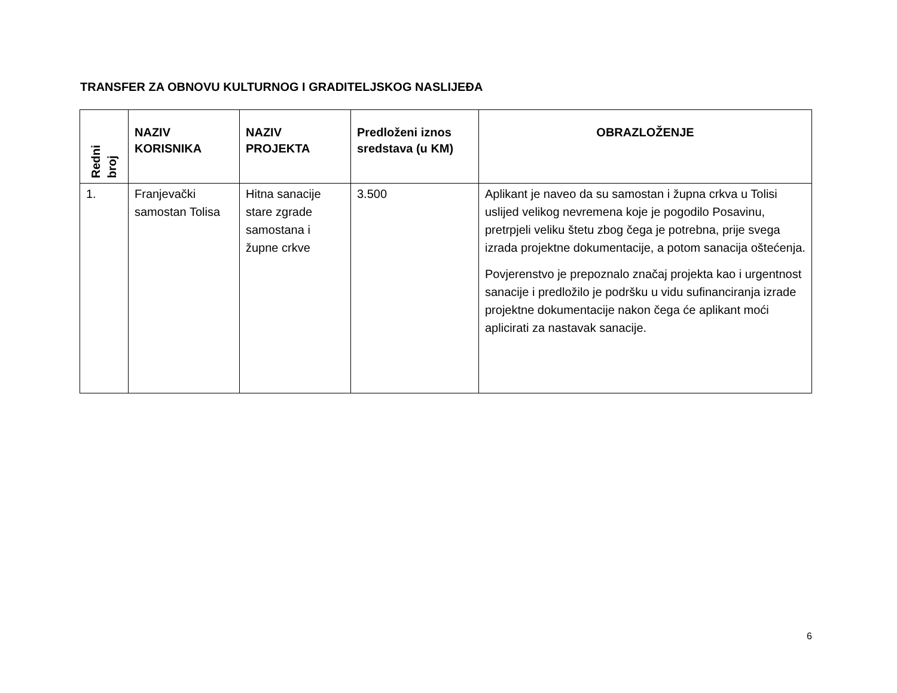TRANSFER ZA OBNOVU KULTURNOG I GRADITELJSKOG NASLIJEĐA
| Redni broj | NAZIV KORISNIKA | NAZIV PROJEKTA | Predloženi iznos sredstava (u KM) | OBRAZLOŽENJE |
| --- | --- | --- | --- | --- |
| 1. | Franjevački samostan Tolisa | Hitna sanacije stare zgrade samostana i župne crkve | 3.500 | Aplikant je naveo da su samostan i župna crkva u Tolisi uslijed velikog nevremena koje je pogodilo Posavinu, pretrpjeli veliku štetu zbog čega je potrebna, prije svega izrada projektne dokumentacije, a potom sanacija oštećenja. Povjerenstvo je prepoznalo značaj projekta kao i urgentnost sanacije i predložilo je podršku u vidu sufinanciranja izrade projektne dokumentacije nakon čega će aplikant moći aplicirati za nastavak sanacije. |
6